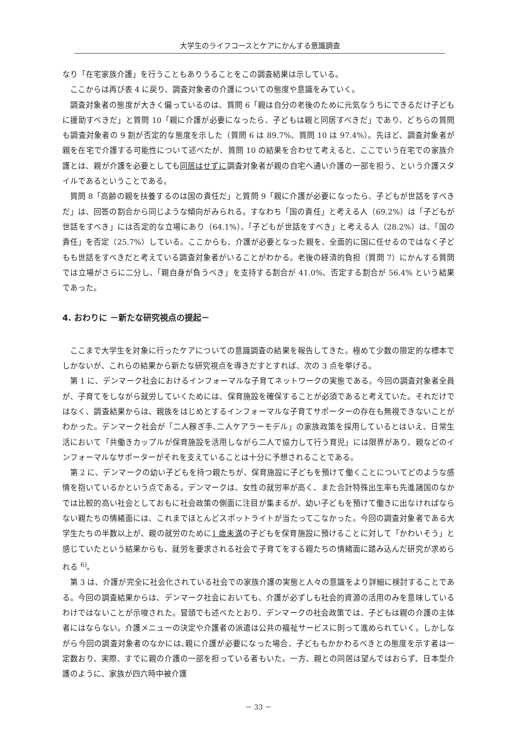大学生のライフコースとケアにかんする意識調査
なり「在宅家族介護」を行うこともありうることをこの調査結果は示している。
ここからは再び表 4 に戻り、調査対象者の介護についての態度や意識をみていく。
調査対象者の態度が大きく偏っているのは、質問 6「親は自分の老後のために元気なうちにできるだけ子どもに援助すべきだ」と質問 10「親に介護が必要になったら、子どもは親と同居すべきだ」であり、どちらの質問も調査対象者の 9 割が否定的な態度を示した（質問 6 は 89.7%、質問 10 は 97.4%）。先ほど、調査対象者が親を在宅で介護する可能性について述べたが、質問 10 の結果を合わせて考えると、ここでいう在宅での家族介護とは、親が介護を必要としても同居はせずに調査対象者が親の自宅へ通い介護の一部を担う、という介護スタイルであるということである。
質問 8「高齢の親を扶養するのは国の責任だ」と質問 9「親に介護が必要になったら、子どもが世話をすべきだ」は、回答の割合から同じような傾向がみられる。すなわち「国の責任」と考える人（69.2%）は「子どもが世話をすべき」には否定的な立場にあり（64.1%）、「子どもが世話をすべき」と考える人（28.2%）は、「国の責任」を否定（25.7%）している。ここからも、介護が必要となった親を、全面的に国に任せるのではなく子どもも世話をすべきだと考えている調査対象者がいることがわかる。老後の経済的負担（質問 7）にかんする質問では立場がさらに二分し、「親自身が負うべき」を支持する割合が 41.0%、否定する割合が 56.4% という結果であった。
4. おわりに －新たな研究視点の提起－
ここまで大学生を対象に行ったケアについての意識調査の結果を報告してきた。極めて少数の限定的な標本でしかないが、これらの結果から新たな研究視点を導きだすとすれば、次の 3 点を挙げる。
第 1 に、デンマーク社会におけるインフォーマルな子育てネットワークの実態である。今回の調査対象者全員が、子育てをしながら就労していくためには、保育施設を確保することが必須であると考えていた。それだけではなく、調査結果からは、親族をはじめとするインフォーマルな子育てサポーターの存在も無視できないことがわかった。デンマーク社会が「二人稼ぎ手､二人ケアラーモデル」の家族政策を採用しているとはいえ、日常生活において「共働きカップルが保育施設を活用しながら二人で協力して行う育児」には限界があり、親などのインフォーマルなサポーターがそれを支えていることは十分に予想されることである。
第 2 に、デンマークの幼い子どもを持つ親たちが、保育施設に子どもを預けて働くことについてどのような感情を抱いているかという点である。デンマークは、女性の就労率が高く、また合計特殊出生率も先進諸国のなかでは比較的高い社会としておもに社会政策の側面に注目が集まるが、幼い子どもを預けて働きに出なければならない親たちの情緒面には、これまでほとんどスポットライトが当たってこなかった。今回の調査対象者である大学生たちの半数以上が、親の就労のために1 歳未満の子どもを保育施設に預けることに対して「かわいそう」と感じていたという結果からも、就労を要求される社会で子育てをする親たちの情緒面に踏み込んだ研究が求められる <sup>6)</sup>。
第 3 は、介護が完全に社会化されている社会での家族介護の実態と人々の意識をより詳細に検討することである。今回の調査結果からは、デンマーク社会においても、介護が必ずしも社会的資源の活用のみを意味しているわけではないことが示唆された。冒頭でも述べたとおり、デンマークの社会政策では、子どもは親の介護の主体者にはならない。介護メニューの決定や介護者の派遣は公共の福祉サービスに則って進められていく。しかしながら今回の調査対象者のなかには､親に介護が必要になった場合、子どももかかわるべきとの態度を示す者は一定数おり、実際、すでに親の介護の一部を担っている者もいた。一方、親との同居は望んではおらず、日本型介護のように、家族が四六時中被介護
－ 33 －